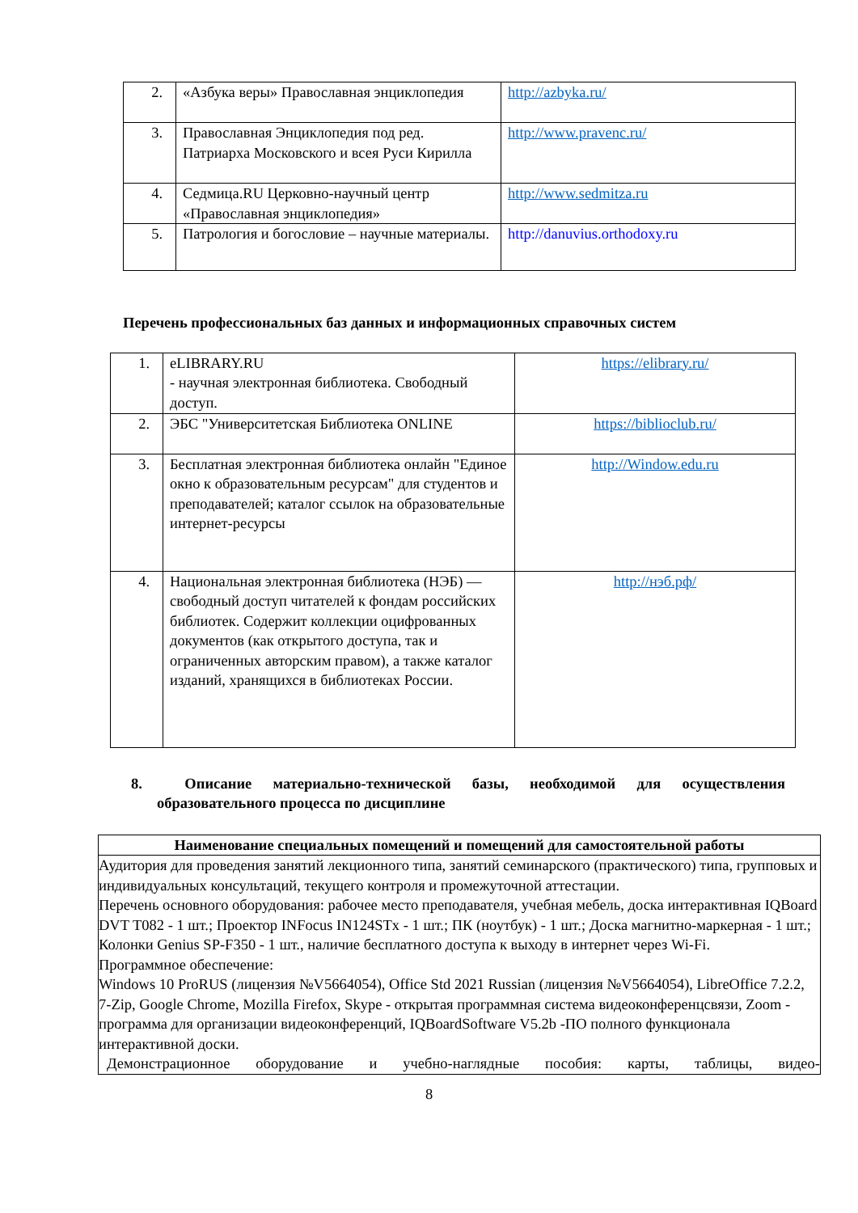| 2. | «Азбука веры» Православная энциклопедия | http://azbyka.ru/ |
| 3. | Православная Энциклопедия под ред. Патриарха Московского и всея Руси Кирилла | http://www.pravenc.ru/ |
| 4. | Седмица.RU Церковно-научный центр «Православная энциклопедия» | http://www.sedmitza.ru |
| 5. | Патрология и богословие – научные материалы. | http://danuvius.orthodoxy.ru |
Перечень профессиональных баз данных и информационных справочных систем
| 1. | eLIBRARY.RU - научная электронная библиотека. Свободный доступ. | https://elibrary.ru/ |
| 2. | ЭБС "Университетская Библиотека ONLINE | https://biblioclub.ru/ |
| 3. | Бесплатная электронная библиотека онлайн "Единое окно к образовательным ресурсам" для студентов и преподавателей; каталог ссылок на образовательные интернет-ресурсы | http://Window.edu.ru |
| 4. | Национальная электронная библиотека (НЭБ) — свободный доступ читателей к фондам российских библиотек. Содержит коллекции оцифрованных документов (как открытого доступа, так и ограниченных авторским правом), а также каталог изданий, хранящихся в библиотеках России. | http://нэб.рф/ |
8. Описание материально-технической базы, необходимой для осуществления образовательного процесса по дисциплине
| Наименование специальных помещений и помещений для самостоятельной работы |
| --- |
| Аудитория для проведения занятий лекционного типа, занятий семинарского (практического) типа, групповых и индивидуальных консультаций, текущего контроля и промежуточной аттестации. Перечень основного оборудования: рабочее место преподавателя, учебная мебель, доска интерактивная IQBoard DVT T082 - 1 шт.; Проектор INFocus IN124STx - 1 шт.; ПК (ноутбук) - 1 шт.; Доска магнитно-маркерная - 1 шт.; Колонки Genius SP-F350 - 1 шт., наличие бесплатного доступа к выходу в интернет через Wi-Fi. Программное обеспечение: Windows 10 ProRUS (лицензия №V5664054), Office Std 2021 Russian (лицензия №V5664054), LibreOffice 7.2.2, 7-Zip, Google Chrome, Mozilla Firefox, Skype - открытая программная система видеоконференцсвязи, Zoom - программа для организации видеоконференций, IQBoardSoftware V5.2b -ПО полного функционала интерактивной доски. Демонстрационное оборудование и учебно-наглядные пособия: карты, таблицы, видео- |
8